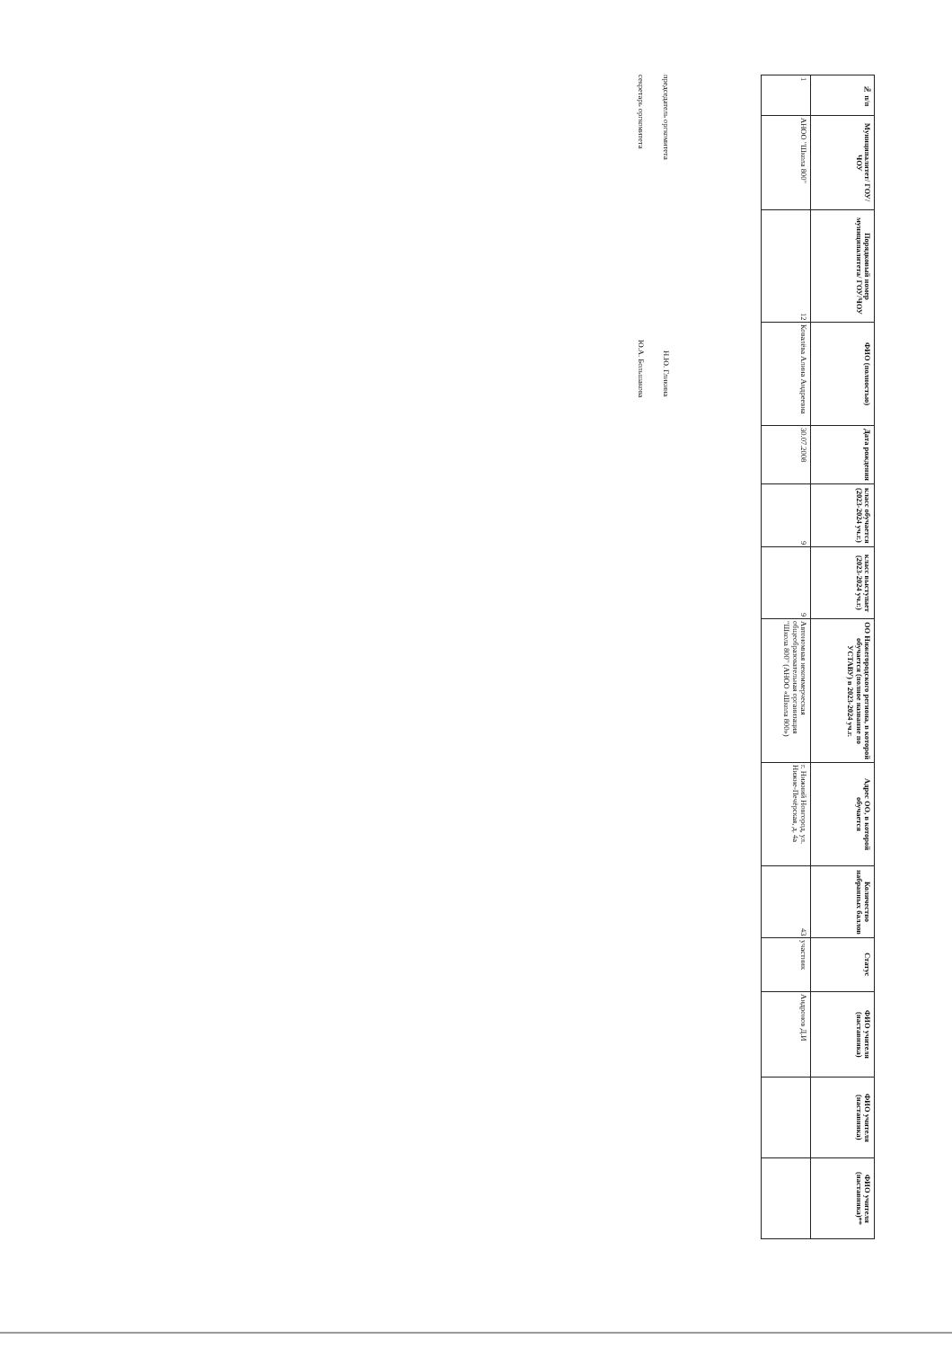| № п/п | Муниципалитет/ ГОУ/ЧОУ | Порядковый номер муниципалитета/ ГОУ/ЧОУ | ФИО (полностью) | Дата рождения | класс обучается (2023-2024 уч.г.) | класс выступает (2023-2024 уч.г.) | ОО Нижегородского региона, в которой обучается (полное название по УСТАВУ) в 2023-2024 уч.г. | Адрес ОО, в которой обучается | Количество набранных баллов | Статус | ФИО учителя (наставника) | ФИО учителя (наставника) | ФИО учителя (наставника)** |
| --- | --- | --- | --- | --- | --- | --- | --- | --- | --- | --- | --- | --- | --- |
| 1 | АНОО "Школа 800" | 12 | Ковалёва Алина Андреевна | 30.07.2008 | 9 | 9 | Автономная некоммерческая общеобразовательная организация "Школа 800" (АНОО «Школа 800») | г. Нижний Новгород, ул. Нижне-Печёрская, д. 4а | 43 | участник | Андронов Д.И | | |
председатель оргкомитета Н.Ю. Гликина
секретарь оргкомитета Ю.А. Большакова